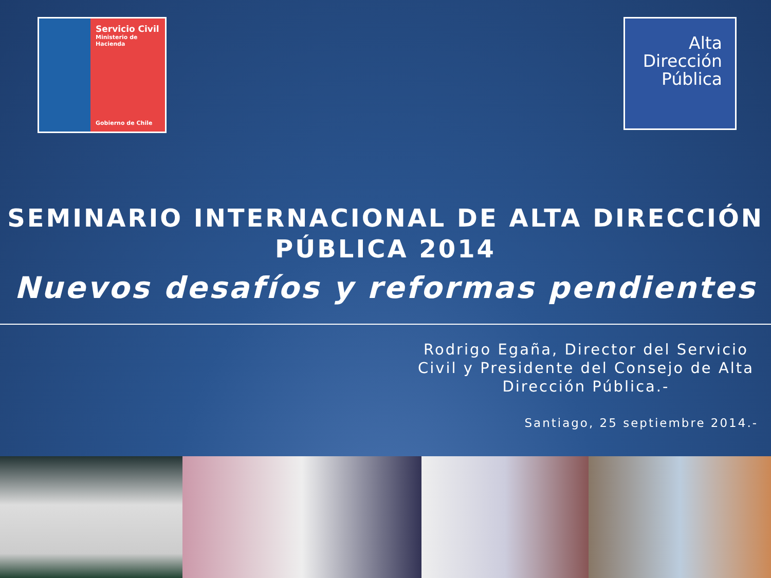Servicio Civil
Ministerio de
Hacienda
Gobierno de Chile
Alta
Dirección
Pública
SEMINARIO INTERNACIONAL DE ALTA DIRECCIÓN PÚBLICA 2014
Nuevos desafíos y reformas pendientes
Rodrigo Egaña, Director del Servicio Civil y Presidente del Consejo de Alta Dirección Pública.-
Santiago, 25 septiembre 2014.-